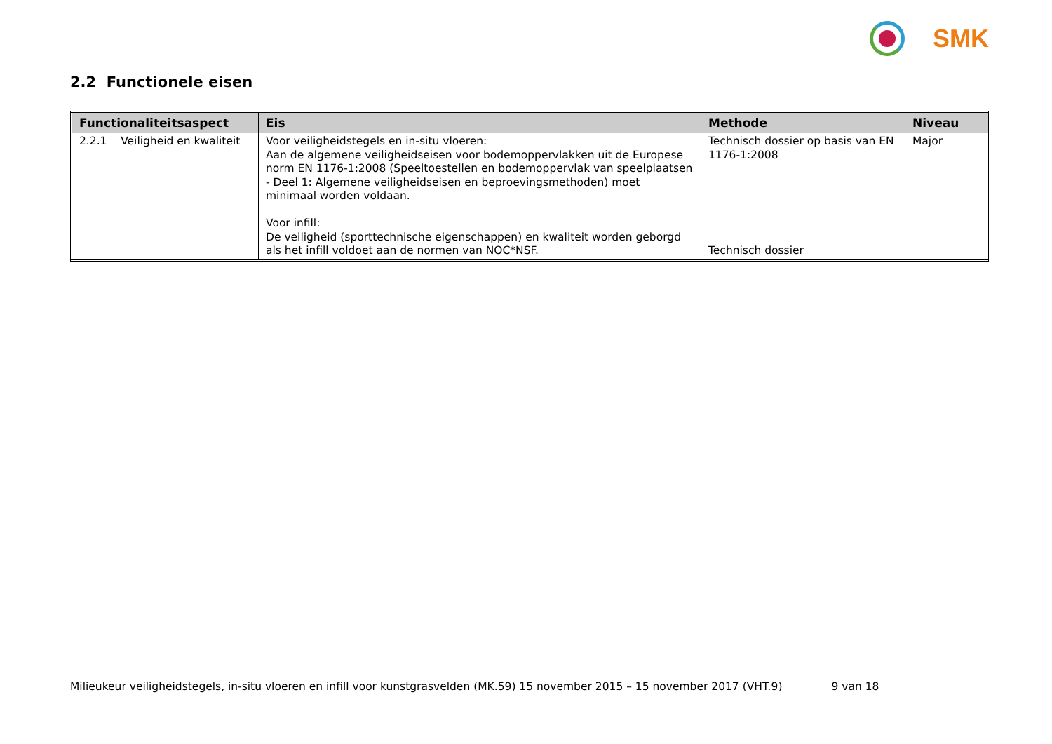SMK
2.2 Functionele eisen
| Functionaliteitsaspect | Eis | Methode | Niveau |
| --- | --- | --- | --- |
| 2.2.1 Veiligheid en kwaliteit | Voor veiligheidstegels en in-situ vloeren: Aan de algemene veiligheidseisen voor bodemoppervlakken uit de Europese norm EN 1176-1:2008 (Speeltoestellen en bodemoppervlak van speelplaatsen - Deel 1: Algemene veiligheidseisen en beproevingsmethoden) moet minimaal worden voldaan. Voor infill: De veiligheid (sporttechnische eigenschappen) en kwaliteit worden geborgd als het infill voldoet aan de normen van NOC*NSF. | Technisch dossier op basis van EN 1176-1:2008 Technisch dossier | Major |
Milieukeur veiligheidstegels, in-situ vloeren en infill voor kunstgrasvelden (MK.59) 15 november 2015 – 15 november 2017 (VHT.9) 9 van 18